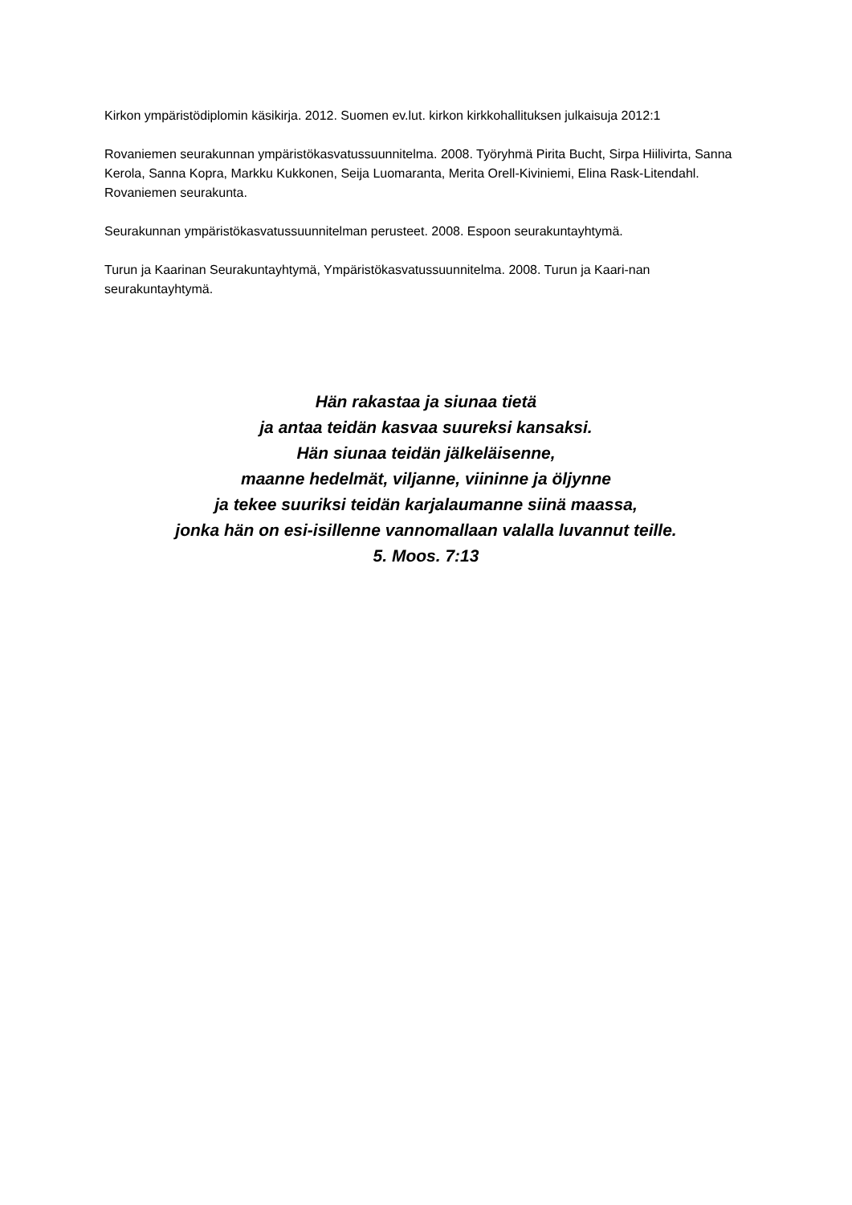Kirkon ympäristödiplomin käsikirja. 2012. Suomen ev.lut. kirkon kirkkohallituksen julkaisuja 2012:1
Rovaniemen seurakunnan ympäristökasvatussuunnitelma. 2008. Työryhmä Pirita Bucht, Sirpa Hiilivirta, Sanna Kerola, Sanna Kopra, Markku Kukkonen, Seija Luomaranta, Merita Orell-Kiviniemi, Elina Rask-Litendahl. Rovaniemen seurakunta.
Seurakunnan ympäristökasvatussuunnitelman perusteet. 2008. Espoon seurakuntayhtymä.
Turun ja Kaarinan Seurakuntayhtymä, Ympäristökasvatussuunnitelma. 2008. Turun ja Kaari-nan seurakuntayhtymä.
Hän rakastaa ja siunaa tietä
ja antaa teidän kasvaa suureksi kansaksi.
Hän siunaa teidän jälkeläisenne,
maanne hedelmät, viljanne, viininne ja öljynne
ja tekee suuriksi teidän karjalaumanne siinä maassa,
jonka hän on esi-isillenne vannomallaan valalla luvannut teille.
5. Moos. 7:13